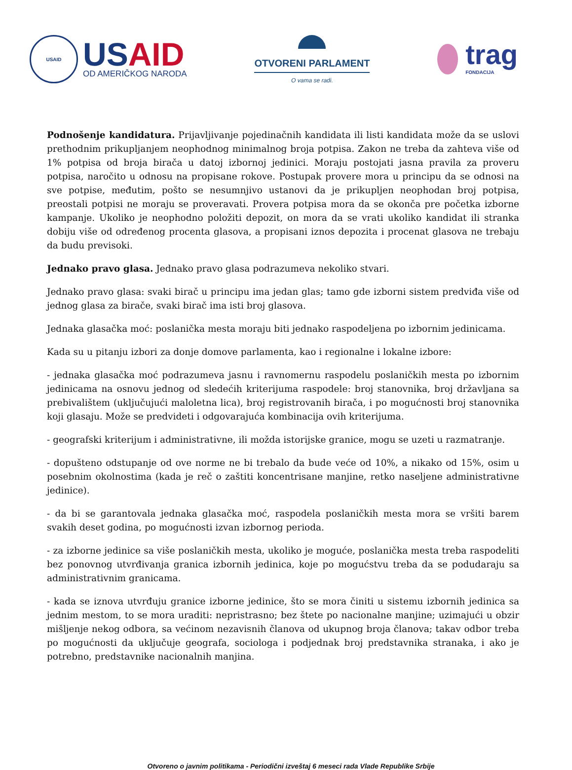USAID
USAID
OD AMERIČKOG NARODA
OTVORENI PARLAMENT
O vama se radi.
trag
FONDACIJA
Podnošenje kandidatura. Prijavljivanje pojedinačnih kandidata ili listi kandidata može da se uslovi prethodnim prikupljanjem neophodnog minimalnog broja potpisa. Zakon ne treba da zahteva više od 1% potpisa od broja birača u datoj izbornoj jedinici. Moraju postojati jasna pravila za proveru potpisa, naročito u odnosu na propisane rokove. Postupak provere mora u principu da se odnosi na sve potpise, međutim, pošto se nesumnjivo ustanovi da je prikupljen neophodan broj potpisa, preostali potpisi ne moraju se proveravati. Provera potpisa mora da se okonča pre početka izborne kampanje. Ukoliko je neophodno položiti depozit, on mora da se vrati ukoliko kandidat ili stranka dobiju više od određenog procenta glasova, a propisani iznos depozita i procenat glasova ne trebaju da budu previsoki.
Jednako pravo glasa. Jednako pravo glasa podrazumeva nekoliko stvari.
Jednako pravo glasa: svaki birač u principu ima jedan glas; tamo gde izborni sistem predviđa više od jednog glasa za birače, svaki birač ima isti broj glasova.
Jednaka glasačka moć: poslanička mesta moraju biti jednako raspodeljena po izbornim jedinicama.
Kada su u pitanju izbori za donje domove parlamenta, kao i regionalne i lokalne izbore:
- jednaka glasačka moć podrazumeva jasnu i ravnomernu raspodelu poslaničkih mesta po izbornim jedinicama na osnovu jednog od sledećih kriterijuma raspodele: broj stanovnika, broj državljana sa prebivalištem (uključujući maloletna lica), broj registrovanih birača, i po mogućnosti broj stanovnika koji glasaju. Može se predvideti i odgovarajuća kombinacija ovih kriterijuma.
- geografski kriterijum i administrativne, ili možda istorijske granice, mogu se uzeti u razmatranje.
- dopušteno odstupanje od ove norme ne bi trebalo da bude veće od 10%, a nikako od 15%, osim u posebnim okolnostima (kada je reč o zaštiti koncentrisane manjine, retko naseljene administrativne jedinice).
- da bi se garantovala jednaka glasačka moć, raspodela poslaničkih mesta mora se vršiti barem svakih deset godina, po mogućnosti izvan izbornog perioda.
- za izborne jedinice sa više poslaničkih mesta, ukoliko je moguće, poslanička mesta treba raspodeliti bez ponovnog utvrđivanja granica izbornih jedinica, koje po mogućstvu treba da se podudaraju sa administrativnim granicama.
- kada se iznova utvrđuju granice izborne jedinice, što se mora činiti u sistemu izbornih jedinica sa jednim mestom, to se mora uraditi: nepristrasno; bez štete po nacionalne manjine; uzimajući u obzir mišljenje nekog odbora, sa većinom nezavisnih članova od ukupnog broja članova; takav odbor treba po mogućnosti da uključuje geografa, sociologa i podjednak broj predstavnika stranaka, i ako je potrebno, predstavnike nacionalnih manjina.
Otvoreno o javnim politikama - Periodični izveštaj 6 meseci rada Vlade Republike Srbije